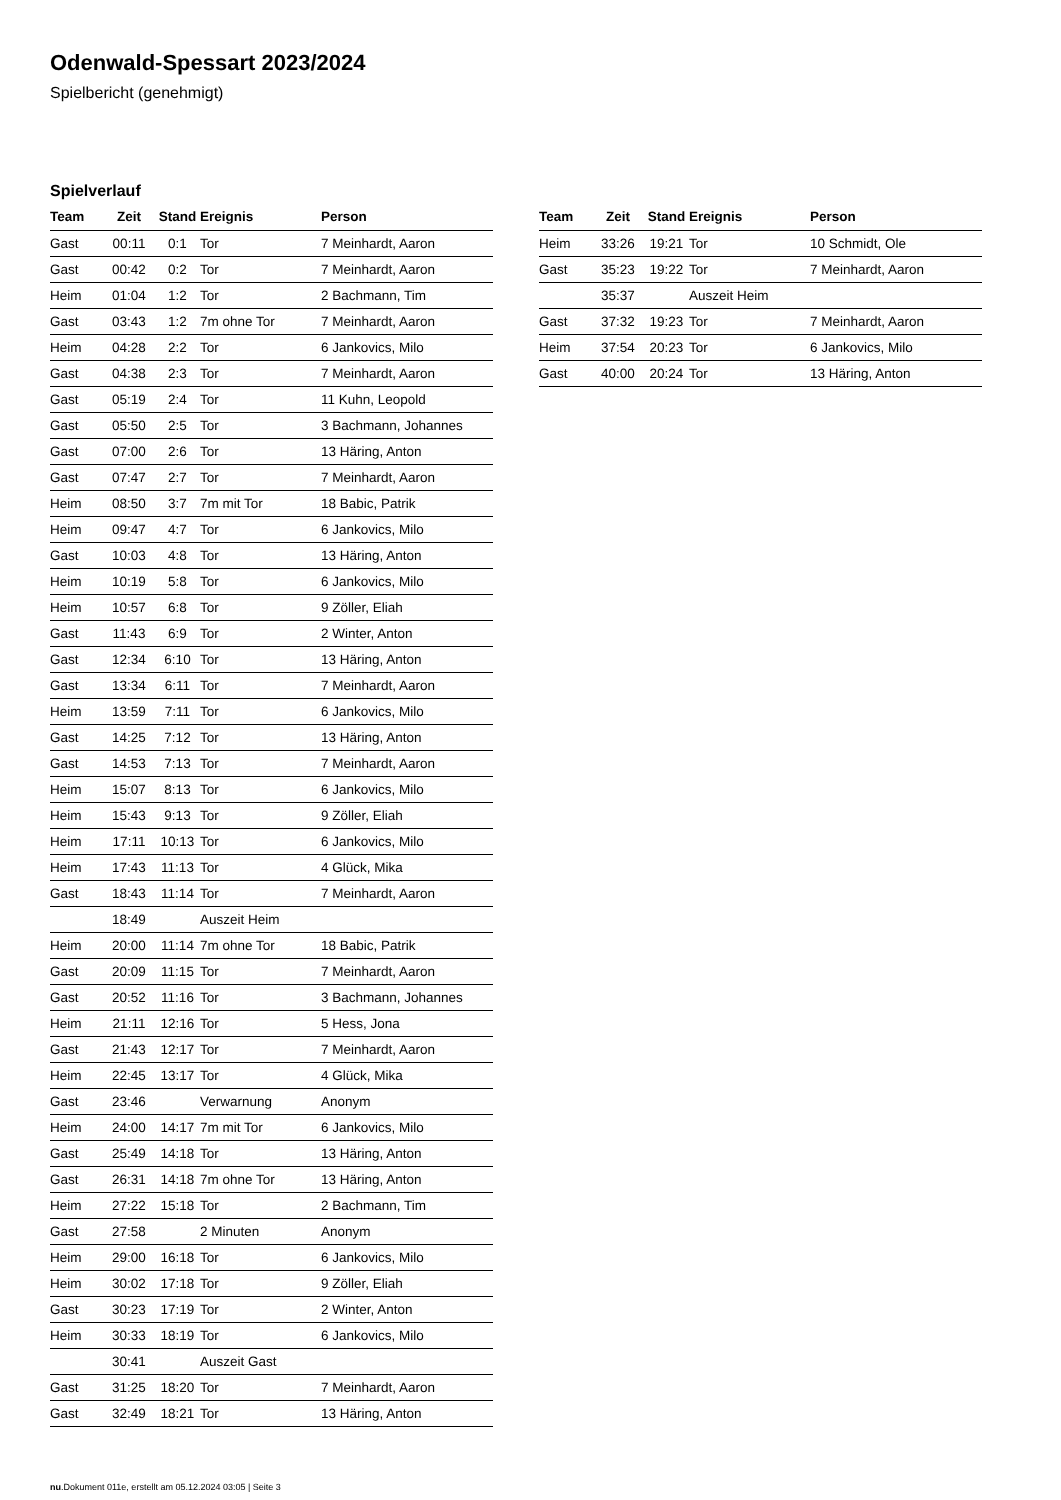Odenwald-Spessart 2023/2024
Spielbericht (genehmigt)
Spielverlauf
| Team | Zeit | Stand | Ereignis | Person |
| --- | --- | --- | --- | --- |
| Gast | 00:11 | 0:1 | Tor | 7 Meinhardt, Aaron |
| Gast | 00:42 | 0:2 | Tor | 7 Meinhardt, Aaron |
| Heim | 01:04 | 1:2 | Tor | 2 Bachmann, Tim |
| Gast | 03:43 | 1:2 | 7m ohne Tor | 7 Meinhardt, Aaron |
| Heim | 04:28 | 2:2 | Tor | 6 Jankovics, Milo |
| Gast | 04:38 | 2:3 | Tor | 7 Meinhardt, Aaron |
| Gast | 05:19 | 2:4 | Tor | 11 Kuhn, Leopold |
| Gast | 05:50 | 2:5 | Tor | 3 Bachmann, Johannes |
| Gast | 07:00 | 2:6 | Tor | 13 Häring, Anton |
| Gast | 07:47 | 2:7 | Tor | 7 Meinhardt, Aaron |
| Heim | 08:50 | 3:7 | 7m mit Tor | 18 Babic, Patrik |
| Heim | 09:47 | 4:7 | Tor | 6 Jankovics, Milo |
| Gast | 10:03 | 4:8 | Tor | 13 Häring, Anton |
| Heim | 10:19 | 5:8 | Tor | 6 Jankovics, Milo |
| Heim | 10:57 | 6:8 | Tor | 9 Zöller, Eliah |
| Gast | 11:43 | 6:9 | Tor | 2 Winter, Anton |
| Gast | 12:34 | 6:10 | Tor | 13 Häring, Anton |
| Gast | 13:34 | 6:11 | Tor | 7 Meinhardt, Aaron |
| Heim | 13:59 | 7:11 | Tor | 6 Jankovics, Milo |
| Gast | 14:25 | 7:12 | Tor | 13 Häring, Anton |
| Gast | 14:53 | 7:13 | Tor | 7 Meinhardt, Aaron |
| Heim | 15:07 | 8:13 | Tor | 6 Jankovics, Milo |
| Heim | 15:43 | 9:13 | Tor | 9 Zöller, Eliah |
| Heim | 17:11 | 10:13 | Tor | 6 Jankovics, Milo |
| Heim | 17:43 | 11:13 | Tor | 4 Glück, Mika |
| Gast | 18:43 | 11:14 | Tor | 7 Meinhardt, Aaron |
| | 18:49 | | Auszeit Heim | |
| Heim | 20:00 | 11:14 | 7m ohne Tor | 18 Babic, Patrik |
| Gast | 20:09 | 11:15 | Tor | 7 Meinhardt, Aaron |
| Gast | 20:52 | 11:16 | Tor | 3 Bachmann, Johannes |
| Heim | 21:11 | 12:16 | Tor | 5 Hess, Jona |
| Gast | 21:43 | 12:17 | Tor | 7 Meinhardt, Aaron |
| Heim | 22:45 | 13:17 | Tor | 4 Glück, Mika |
| Gast | 23:46 | | Verwarnung | Anonym |
| Heim | 24:00 | 14:17 | 7m mit Tor | 6 Jankovics, Milo |
| Gast | 25:49 | 14:18 | Tor | 13 Häring, Anton |
| Gast | 26:31 | 14:18 | 7m ohne Tor | 13 Häring, Anton |
| Heim | 27:22 | 15:18 | Tor | 2 Bachmann, Tim |
| Gast | 27:58 | | 2 Minuten | Anonym |
| Heim | 29:00 | 16:18 | Tor | 6 Jankovics, Milo |
| Heim | 30:02 | 17:18 | Tor | 9 Zöller, Eliah |
| Gast | 30:23 | 17:19 | Tor | 2 Winter, Anton |
| Heim | 30:33 | 18:19 | Tor | 6 Jankovics, Milo |
| | 30:41 | | Auszeit Gast | |
| Gast | 31:25 | 18:20 | Tor | 7 Meinhardt, Aaron |
| Gast | 32:49 | 18:21 | Tor | 13 Häring, Anton |
| Team | Zeit | Stand | Ereignis | Person |
| --- | --- | --- | --- | --- |
| Heim | 33:26 | 19:21 | Tor | 10 Schmidt, Ole |
| Gast | 35:23 | 19:22 | Tor | 7 Meinhardt, Aaron |
| | 35:37 | | Auszeit Heim | |
| Gast | 37:32 | 19:23 | Tor | 7 Meinhardt, Aaron |
| Heim | 37:54 | 20:23 | Tor | 6 Jankovics, Milo |
| Gast | 40:00 | 20:24 | Tor | 13 Häring, Anton |
nu.Dokument 011e, erstellt am 05.12.2024 03:05 | Seite 3